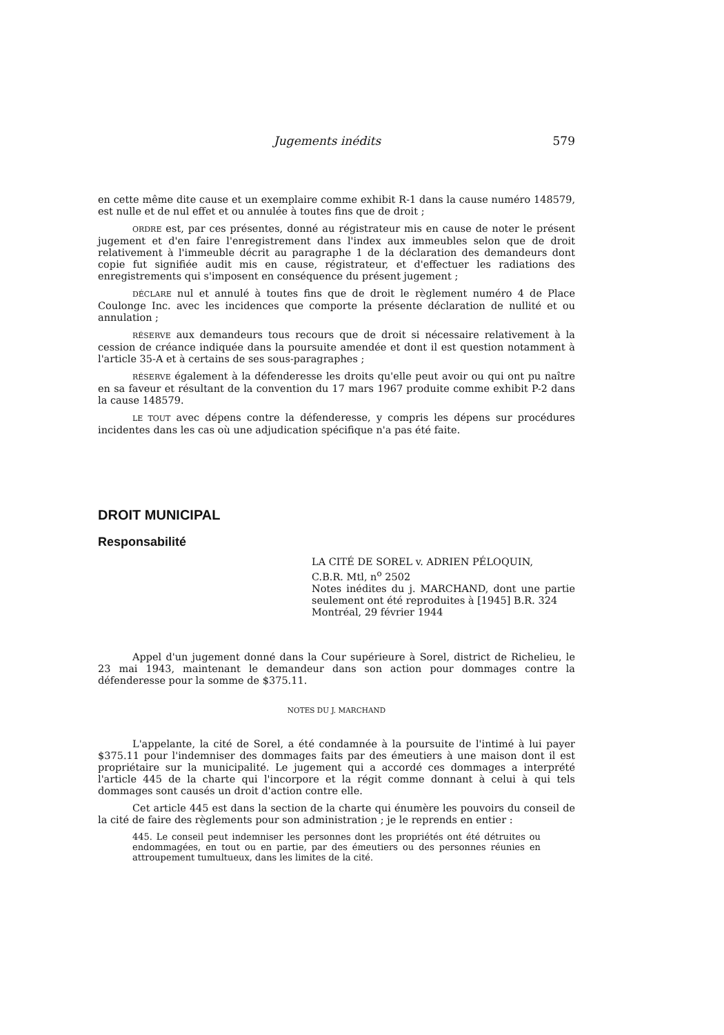Jugements inédits 579
en cette même dite cause et un exemplaire comme exhibit R-1 dans la cause numéro 148579, est nulle et de nul effet et ou annulée à toutes fins que de droit ;
ORDRE est, par ces présentes, donné au régistrateur mis en cause de noter le présent jugement et d'en faire l'enregistrement dans l'index aux immeubles selon que de droit relativement à l'immeuble décrit au paragraphe 1 de la déclaration des demandeurs dont copie fut signifiée audit mis en cause, régistrateur, et d'effectuer les radiations des enregistrements qui s'imposent en conséquence du présent jugement ;
DÉCLARE nul et annulé à toutes fins que de droit le règlement numéro 4 de Place Coulonge Inc. avec les incidences que comporte la présente déclaration de nullité et ou annulation ;
RÉSERVE aux demandeurs tous recours que de droit si nécessaire relativement à la cession de créance indiquée dans la poursuite amendée et dont il est question notamment à l'article 35-A et à certains de ses sous-paragraphes ;
RÉSERVE également à la défenderesse les droits qu'elle peut avoir ou qui ont pu naître en sa faveur et résultant de la convention du 17 mars 1967 produite comme exhibit P-2 dans la cause 148579.
LE TOUT avec dépens contre la défenderesse, y compris les dépens sur procédures incidentes dans les cas où une adjudication spécifique n'a pas été faite.
DROIT MUNICIPAL
Responsabilité
LA CITÉ DE SOREL v. ADRIEN PÉLOQUIN,
C.B.R. Mtl, n<sup>o</sup> 2502
Notes inédites du j. MARCHAND, dont une partie seulement ont été reproduites à [1945] B.R. 324
Montréal, 29 février 1944
Appel d'un jugement donné dans la Cour supérieure à Sorel, district de Richelieu, le 23 mai 1943, maintenant le demandeur dans son action pour dommages contre la défenderesse pour la somme de $375.11.
NOTES DU J. MARCHAND
L'appelante, la cité de Sorel, a été condamnée à la poursuite de l'intimé à lui payer $375.11 pour l'indemniser des dommages faits par des émeutiers à une maison dont il est propriétaire sur la municipalité. Le jugement qui a accordé ces dommages a interprété l'article 445 de la charte qui l'incorpore et la régit comme donnant à celui à qui tels dommages sont causés un droit d'action contre elle.
Cet article 445 est dans la section de la charte qui énumère les pouvoirs du conseil de la cité de faire des règlements pour son administration ; je le reprends en entier :
445. Le conseil peut indemniser les personnes dont les propriétés ont été détruites ou endommagées, en tout ou en partie, par des émeutiers ou des personnes réunies en attroupement tumultueux, dans les limites de la cité.